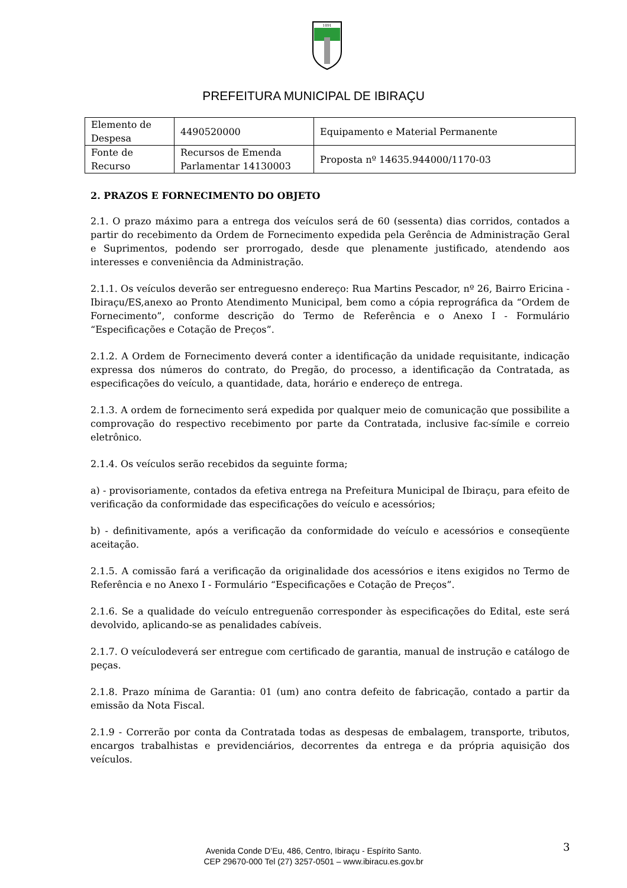1891
PREFEITURA MUNICIPAL DE IBIRAÇU
| Elemento de Despesa | 4490520000 | Equipamento e Material Permanente |
| Fonte de Recurso | Recursos de Emenda Parlamentar 14130003 | Proposta nº 14635.944000/1170-03 |
2. PRAZOS E FORNECIMENTO DO OBJETO
2.1. O prazo máximo para a entrega dos veículos será de 60 (sessenta) dias corridos, contados a partir do recebimento da Ordem de Fornecimento expedida pela Gerência de Administração Geral e Suprimentos, podendo ser prorrogado, desde que plenamente justificado, atendendo aos interesses e conveniência da Administração.
2.1.1. Os veículos deverão ser entreguesno endereço: Rua Martins Pescador, nº 26, Bairro Ericina - Ibiraçu/ES,anexo ao Pronto Atendimento Municipal, bem como a cópia reprográfica da “Ordem de Fornecimento”, conforme descrição do Termo de Referência e o Anexo I - Formulário “Especificações e Cotação de Preços”.
2.1.2. A Ordem de Fornecimento deverá conter a identificação da unidade requisitante, indicação expressa dos números do contrato, do Pregão, do processo, a identificação da Contratada, as especificações do veículo, a quantidade, data, horário e endereço de entrega.
2.1.3. A ordem de fornecimento será expedida por qualquer meio de comunicação que possibilite a comprovação do respectivo recebimento por parte da Contratada, inclusive fac-símile e correio eletrônico.
2.1.4. Os veículos serão recebidos da seguinte forma;
a) - provisoriamente, contados da efetiva entrega na Prefeitura Municipal de Ibiraçu, para efeito de verificação da conformidade das especificações do veículo e acessórios;
b) - definitivamente, após a verificação da conformidade do veículo e acessórios e conseqüente aceitação.
2.1.5. A comissão fará a verificação da originalidade dos acessórios e itens exigidos no Termo de Referência e no Anexo I - Formulário “Especificações e Cotação de Preços”.
2.1.6. Se a qualidade do veículo entreguenão corresponder às especificações do Edital, este será devolvido, aplicando-se as penalidades cabíveis.
2.1.7. O veículodeverá ser entregue com certificado de garantia, manual de instrução e catálogo de peças.
2.1.8. Prazo mínima de Garantia: 01 (um) ano contra defeito de fabricação, contado a partir da emissão da Nota Fiscal.
2.1.9 - Correrão por conta da Contratada todas as despesas de embalagem, transporte, tributos, encargos trabalhistas e previdenciários, decorrentes da entrega e da própria aquisição dos veículos.
3
Avenida Conde D’Eu, 486, Centro, Ibiraçu - Espírito Santo.
CEP 29670-000 Tel (27) 3257-0501 – www.ibiracu.es.gov.br